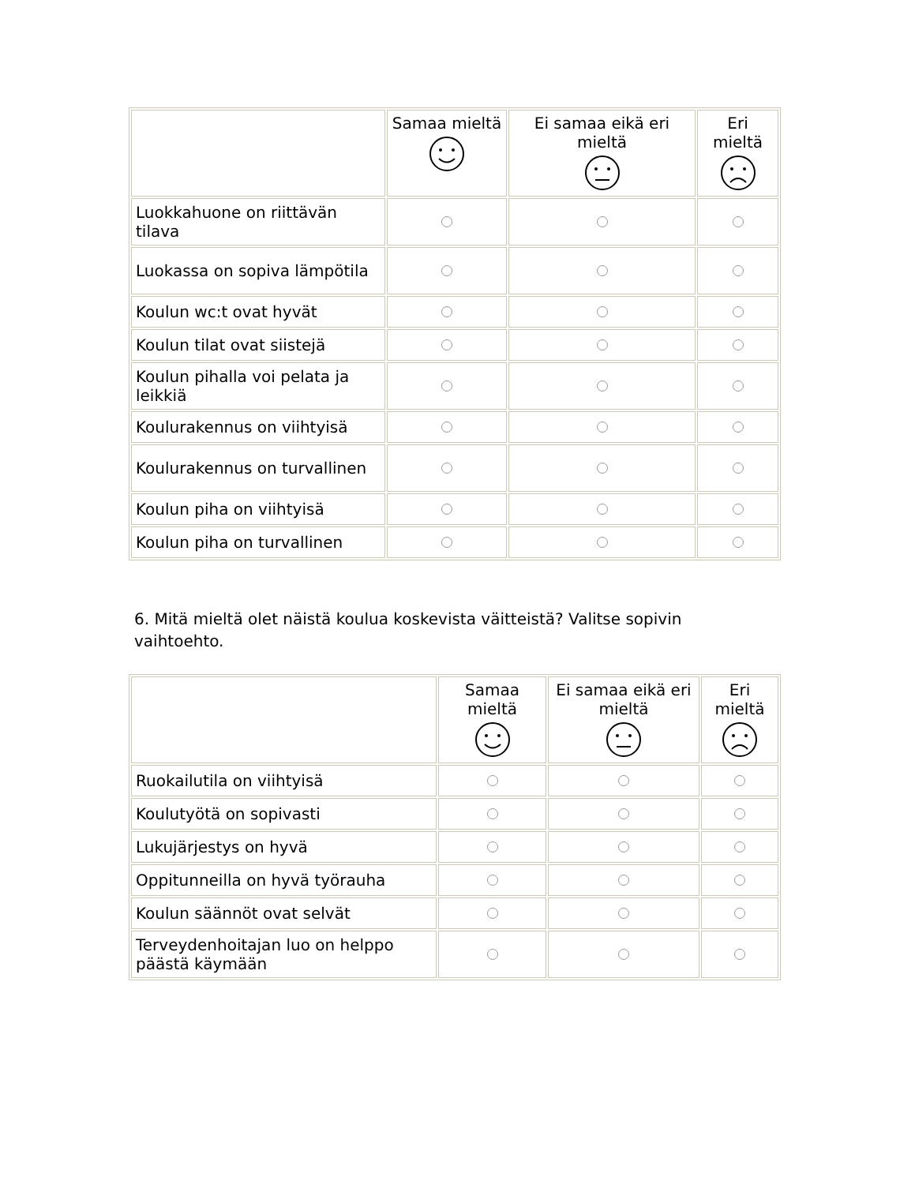| | Samaa mieltä | Ei samaa eikä eri mieltä | Eri mieltä |
| --- | --- | --- | --- |
| Luokkahuone on riittävän tilava | | | |
| Luokassa on sopiva lämpötila | | | |
| Koulun wc:t ovat hyvät | | | |
| Koulun tilat ovat siistejä | | | |
| Koulun pihalla voi pelata ja leikkiä | | | |
| Koulurakennus on viihtyisä | | | |
| Koulurakennus on turvallinen | | | |
| Koulun piha on viihtyisä | | | |
| Koulun piha on turvallinen | | | |
6. Mitä mieltä olet näistä koulua koskevista väitteistä? Valitse sopivin vaihtoehto.
| | Samaa mieltä | Ei samaa eikä eri mieltä | Eri mieltä |
| --- | --- | --- | --- |
| Ruokailutila on viihtyisä | | | |
| Koulutyötä on sopivasti | | | |
| Lukujärjestys on hyvä | | | |
| Oppitunneilla on hyvä työrauha | | | |
| Koulun säännöt ovat selvät | | | |
| Terveydenhoitajan luo on helppo päästä käymään | | | |